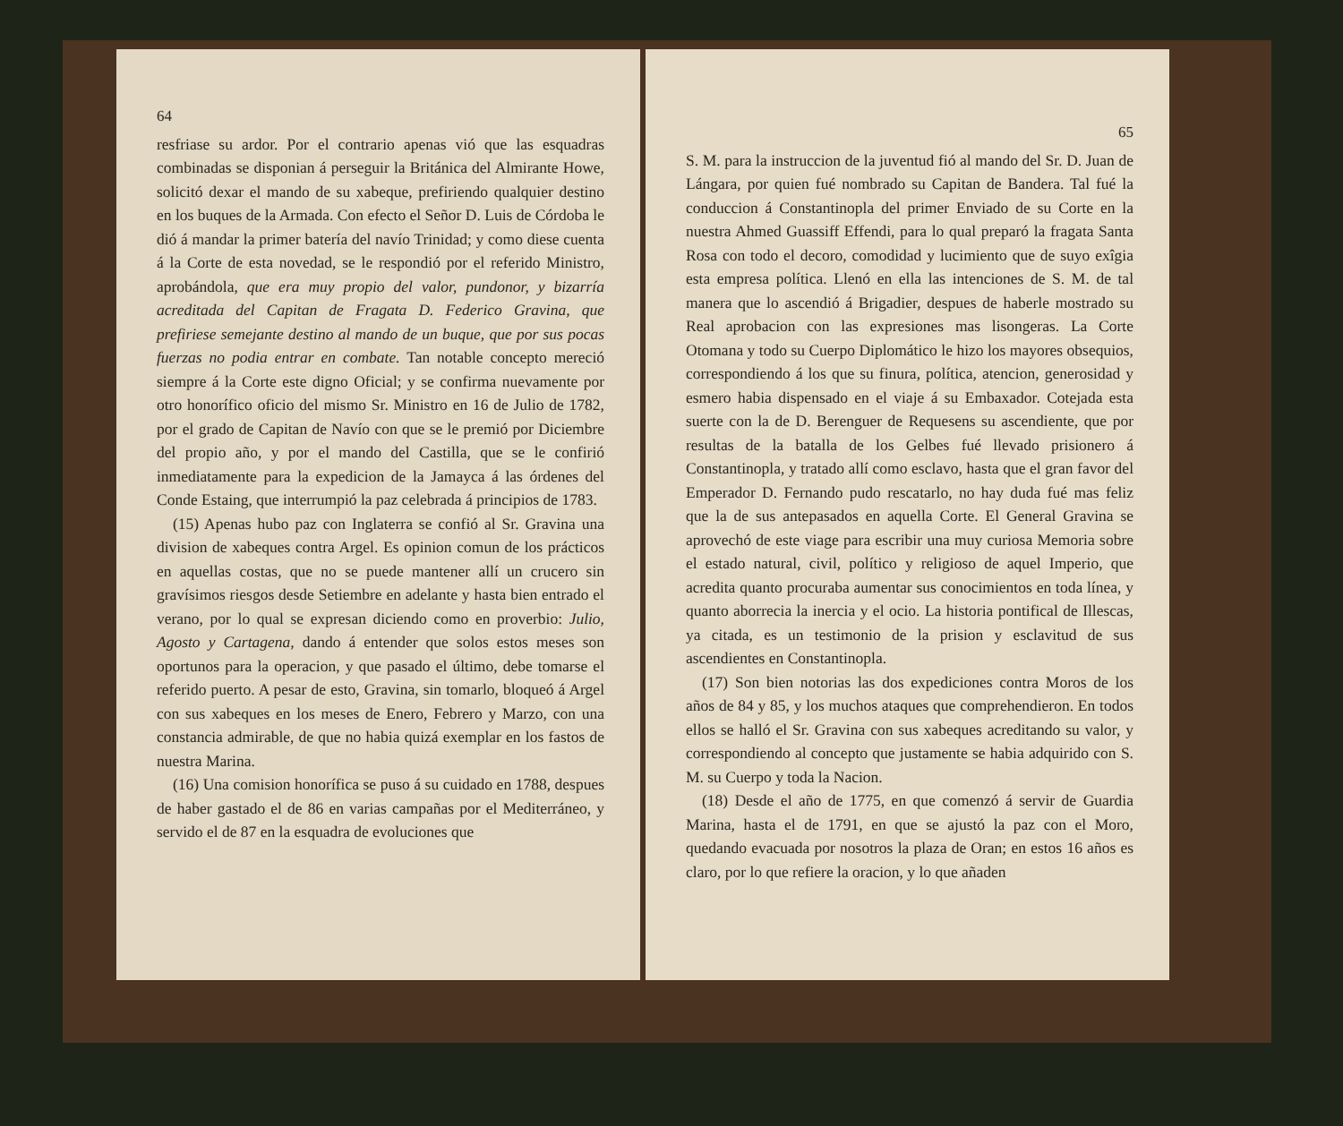64
resfriase su ardor. Por el contrario apenas vió que las esquadras combinadas se disponian á perseguir la Británica del Almirante Howe, solicitó dexar el mando de su xabeque, prefiriendo qualquier destino en los buques de la Armada. Con efecto el Señor D. Luis de Córdoba le dió á mandar la primer batería del navío Trinidad; y como diese cuenta á la Corte de esta novedad, se le respondió por el referido Ministro, aprobándola, que era muy propio del valor, pundonor, y bizarría acreditada del Capitan de Fragata D. Federico Gravina, que prefiriese semejante destino al mando de un buque, que por sus pocas fuerzas no podia entrar en combate. Tan notable concepto mereció siempre á la Corte este digno Oficial; y se confirma nuevamente por otro honorífico oficio del mismo Sr. Ministro en 16 de Julio de 1782, por el grado de Capitan de Navío con que se le premió por Diciembre del propio año, y por el mando del Castilla, que se le confirió inmediatamente para la expedicion de la Jamayca á las órdenes del Conde Estaing, que interrumpió la paz celebrada á principios de 1783.
(15) Apenas hubo paz con Inglaterra se confió al Sr. Gravina una division de xabeques contra Argel. Es opinion comun de los prácticos en aquellas costas, que no se puede mantener allí un crucero sin gravísimos riesgos desde Setiembre en adelante y hasta bien entrado el verano, por lo qual se expresan diciendo como en proverbio: Julio, Agosto y Cartagena, dando á entender que solos estos meses son oportunos para la operacion, y que pasado el último, debe tomarse el referido puerto. A pesar de esto, Gravina, sin tomarlo, bloqueó á Argel con sus xabeques en los meses de Enero, Febrero y Marzo, con una constancia admirable, de que no habia quizá exemplar en los fastos de nuestra Marina.
(16) Una comision honorífica se puso á su cuidado en 1788, despues de haber gastado el de 86 en varias campañas por el Mediterráneo, y servido el de 87 en la esquadra de evoluciones que
65
S. M. para la instruccion de la juventud fió al mando del Sr. D. Juan de Lángara, por quien fué nombrado su Capitan de Bandera. Tal fué la conduccion á Constantinopla del primer Enviado de su Corte en la nuestra Ahmed Guassiff Effendi, para lo qual preparó la fragata Santa Rosa con todo el decoro, comodidad y lucimiento que de suyo exîgia esta empresa política. Llenó en ella las intenciones de S. M. de tal manera que lo ascendió á Brigadier, despues de haberle mostrado su Real aprobacion con las expresiones mas lisongeras. La Corte Otomana y todo su Cuerpo Diplomático le hizo los mayores obsequios, correspondiendo á los que su finura, política, atencion, generosidad y esmero habia dispensado en el viaje á su Embaxador. Cotejada esta suerte con la de D. Berenguer de Requesens su ascendiente, que por resultas de la batalla de los Gelbes fué llevado prisionero á Constantinopla, y tratado allí como esclavo, hasta que el gran favor del Emperador D. Fernando pudo rescatarlo, no hay duda fué mas feliz que la de sus antepasados en aquella Corte. El General Gravina se aprovechó de este viage para escribir una muy curiosa Memoria sobre el estado natural, civil, político y religioso de aquel Imperio, que acredita quanto procuraba aumentar sus conocimientos en toda línea, y quanto aborrecia la inercia y el ocio. La historia pontifical de Illescas, ya citada, es un testimonio de la prision y esclavitud de sus ascendientes en Constantinopla.
(17) Son bien notorias las dos expediciones contra Moros de los años de 84 y 85, y los muchos ataques que comprehendieron. En todos ellos se halló el Sr. Gravina con sus xabeques acreditando su valor, y correspondiendo al concepto que justamente se habia adquirido con S. M. su Cuerpo y toda la Nacion.
(18) Desde el año de 1775, en que comenzó á servir de Guardia Marina, hasta el de 1791, en que se ajustó la paz con el Moro, quedando evacuada por nosotros la plaza de Oran; en estos 16 años es claro, por lo que refiere la oracion, y lo que añaden